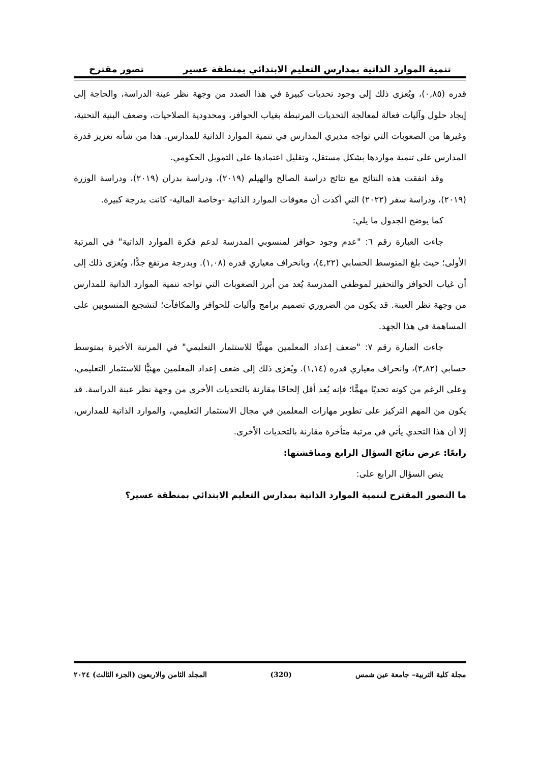تنمية الموارد الذاتية بمدارس التعليم الابتدائي بمنطقة عسير تصور مقترح
قدره (٠,٨٥)، ويُعزى ذلك إلى وجود تحديات كبيرة في هذا الصدد من وجهة نظر عينة الدراسة، والحاجة إلى إيجاد حلول وآليات فعالة لمعالجة التحديات المرتبطة بغياب الحوافز، ومحدودية الصلاحيات، وضعف البنية التحتية، وغيرها من الصعوبات التي تواجه مديري المدارس في تنمية الموارد الذاتية للمدارس. هذا من شأنه تعزيز قدرة المدارس على تنمية مواردها بشكل مستقل، وتقليل اعتمادها على التمويل الحكومي.
وقد اتفقت هذه النتائج مع نتائج دراسة الصالح والهيلم (٢٠١٩)، ودراسة بدران (٢٠١٩)، ودراسة الوزرة (٢٠١٩)، ودراسة سفر (٢٠٢٢) التي أكدت أن معوقات الموارد الذاتية -وخاصة المالية- كانت بدرجة كبيرة.
كما يوضح الجدول ما يلي:
جاءت العبارة رقم ٦: "عدم وجود حوافز لمنسوبي المدرسة لدعم فكرة الموارد الذاتية" في المرتبة الأولى؛ حيث بلغ المتوسط الحسابي (٤,٢٢)، وبانحراف معياري قدره (١,٠٨). وبدرجة مرتفع جدًّا، ويُعزى ذلك إلى أن غياب الحوافز والتحفيز لموظفي المدرسة يُعد من أبرز الصعوبات التي تواجه تنمية الموارد الذاتية للمدارس من وجهة نظر العينة. قد يكون من الضروري تصميم برامج وآليات للحوافز والمكافآت؛ لتشجيع المنسوبين على المساهمة في هذا الجهد.
جاءت العبارة رقم ٧: "ضعف إعداد المعلمين مهنيًّا للاستثمار التعليمي" في المرتبة الأخيرة بمتوسط حسابي (٣,٨٢)، وانحراف معياري قدره (١,١٤). ويُعزى ذلك إلى ضعف إعداد المعلمين مهنيًّا للاستثمار التعليمي، وعلى الرغم من كونه تحديًا مهمًّا؛ فإنه يُعد أقل إلحاحًا مقارنة بالتحديات الأخرى من وجهة نظر عينة الدراسة. قد يكون من المهم التركيز على تطوير مهارات المعلمين في مجال الاستثمار التعليمي، والموارد الذاتية للمدارس، إلا أن هذا التحدي يأتي في مرتبة متأخرة مقارنة بالتحديات الأخرى.
رابعًا: عرض نتائج السؤال الرابع ومناقشتها:
ينص السؤال الرابع على:
ما التصور المقترح لتنمية الموارد الذاتية بمدارس التعليم الابتدائي بمنطقة عسير؟
مجلة كلية التربية– جامعة عين شمس (320) المجلد الثامن والاربعون (الجزء الثالث) ٢٠٢٤